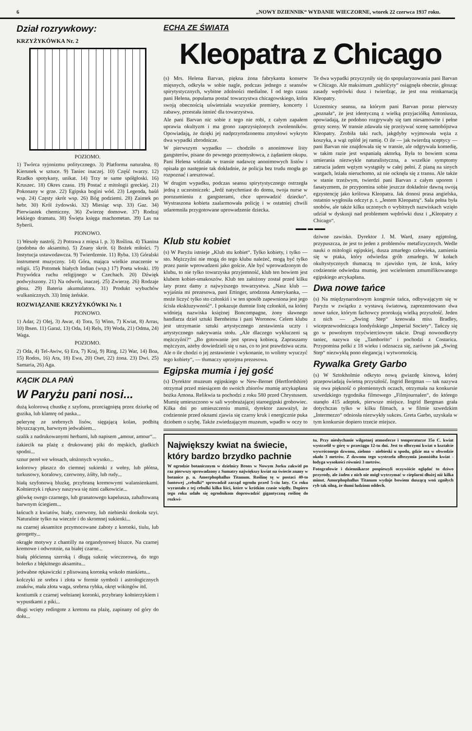6 „NOWY DZIENNIK“ WYDANIE WIECZORNE, wtorek 22 czerwca 1937 roku.
Dział rozrywkowy:
KRZYŻYKÓWKA Nr. 2
POZIOMO.
1) Twórca syjonizmu politycznego. 3) Platforma naturalna. 8) Kierunek w sztuce. 9) Taniec inaczej. 10) Część twarzy. 12) Rzadko spotykany, unikat. 14) Trzy te same spółgłoski. 16) Kruszec. 18) Okres czasu. 19) Postać z mitologii greckiej. 21) Pokonany w grze. 22) Egipska bogini wód. 23) Legenda, baśń wsp. 24) Częsty skrót wsp. 26) Bóg podziemi. 28) Zaimek po hebr. 30) Król żydowski. 32) Miesiąc wsp. 33) Gaz. 34) Pierwiastek chemiczny. 36) Zwierzę domowe. 37) Rodzaj lekkiego dramatu. 38) Święta księga machometan. 39) Las na Syberii.
PIONOWO.
1) Wesoły nastrój. 2) Potrawa z mięsa l. p. 3) Roślina. 4) Tkanina (podobna do aksamitu). 5) Znany skrót. 6) Bożek miłości. 7) Instytucja ustawodawcza. 9) Twierdzenie. 11) Ryba. 13) Góralski instrument muzyczny. 14) Góra, mająca wielkie znaczenie w religii. 15) Potomek białych Indian (wsp.) 17) Poeta włoski. 19) Przywódca ruchu religijnego w Czechach. 20) Dźwięk podwyższony. 21) Na odwrót, inaczej. 25) Zwierzę. 26) Rodzaje głosu. 29) Bateria akumulatora. 31) Produkt wybuchów wulkanicznych. 33) Imię żeńskie.
ROZWIĄZANIE KRZYŻYKÓWKI Nr. 1
PIONOWO.
1) Adar, 2) Olej, 3) Awar, 4) Tora, 5) Wino, 7) Kwiat, 8) Arras, 10) Ibsen. 11) Garaż. 13) Oda, 14) Rels, 19) Woda, 21) Odma, 24) Waga.
POZIOMO.
2) Oda, 4) Tel-Awiw, 6) Era, 7) Kraj, 9) Ring, 12) War, 14) Boa, 15) Rodos, 16) Ara, 18) Ewa, 20) Oset, 22) żona. 23) Dwi. 25) Samaria, 26) Aga.
KĄCIK DLA PAŃ
W Paryżu pani nosi...
dużą kolorową chustkę z szyfonu, przeciągniętą przez dziurkę od guzika, lub klamrę od paska...
pelerynę ze srebrnych lisów, sięgającą kolan, podbitą błyszczącym, barwnym jedwabiem...
szalik z nadrukowanymi herbami, lub napisem „amour, amour“...
żakiecik na plażę z drukowanej piki do męskich, gładkich spodni...
sznur pereł we włosach, ułożonych wysoko...
kolorowy płaszcz do ciemnej sukienki z wełny, lub płótna, turkusowy, koralowy, czerwony, żółty, lub rudy...
białą szyfonową bluzkę, przybraną kremowymi walansienkami. Kołnierzyk i rękawy naszywa się nimi całkowicie...
główkę swego czarnego, lub granatowego kapelusza, zahaftowaną barwnym ściegiem...
łańcuch z kwiatów, biały, czerwony, lub niebieski dookoła szyi. Naturalnie tylko na wieczór i do skromnej sukienki...
na czarnej aksamitce przymocowane żaboty z koronki, tiulu, lub georgetty...
okrągłe motywy z chantilly na organdynowej bluzce. Na czarnej kremowe i odwrotnie, na białej czarne...
białą płócienną szeroką i długą suknię wieczorową, do tego bolerko z błękitnego aksamitu...
jedwabne rękawiczki z plisowaną koronką wokoło mankietu...
kolczyki ze srebra i złota w formie symboli i astrologicznych znaków, mała złota waga, srebrna rybka, okręt wikingów itd.
kostiumik z czarnej wełnianej koronki, przybrany kołnierzykiem i wypustkami z piki...
długi wcięty redingote z kretonu na plażę, zapinany od góry do dołu...
ECHA ZE ŚWIATA
Kleopatra z Chicago
(s) Mrs. Helena Barvan, piękna żona fabrykanta konserw mięsnych, odkryła w sobie nagle, podczas jednego z seansów spirytystycznych, wybitne zdolności medialne. I od tego czasu pani Helena, popularna postać towarzystwa chicagowskiego, która swoją obecnością uświetniała wszystkie premiery, koncerty i zabawy, przestała istnieć dla towarzystwa.
Ale pani Barvan nic sobie z tego nie robi, z całym zapałem uprawia okultyzm i ma grono zaprzysiężonych zwolenników. Opowiadają, że dzięki jej nadprzyrodzonemu zmysłowi wykryto dwa wypadki zbrodnicze.
W pierwszym wypadku — chodziło o anonimowe listy gangsterów, pisane do pewnego przemysłowca, z żądaniem okupu. Pani Helena widziała w transie nadawcę anonimowych listów i opisała go następnie tak dokładnie, że policja bez trudu mogła go rozpoznać i aresztować.
W drugim wypadku, podczas seansu spirytystycznego ostrzegła jedną z uczestniczek: „Jedź natychmiast do domu, twoja nurse w porozumieniu z gangsterami, chce uprowadzić dziecko“. Wystraszona kobieta zaalarmowała policję i w ostatniej chwili udaremniła przygotowane uprowadzenie dziecka.
Te dwa wypadki przyczyniły się do spopularyzowania pani Barvan w Chicago. Ale maksimum „publicyty“ osiągnęła obecnie, głosząc zasady wędrówki dusz i twierdząc, że jest ona reinkarnacją Kleopatry.
Uczestnicy seansu, na którym pani Barvan poraz pierwszy „poznała“, że jest identyczną z wielką przyjaciółką Antoniusza, opowiadają, że podobno rozgrywały się tam niesamowite i pełne grozy sceny. W transie zdawała się przeżywać scenę samobójstwa Kleopatry. Zrobiła taki ruch, jakgdyby wyjmowała węża z koszyka, a wąż oplótł jej ramię. O ile — jak twierdzą sceptycy — pani Barvan nie znajdowała się w transie, ale odgrywała komedię, w takim razie jest wspaniałą aktorką. Była to bowiem scena umierania niezwykle naturalistyczna, a wszelkie symptomy zatrucia jadem wężym wystąpiły w całej pełni. Z pianą na sinych wargach, leżała nieruchomo, aż nie ocknęła się z transu. Ale także w stanie trzeźwym, twierdzi pani Barvan z całym uporem i fanatyzmem, że przypomina sobie jeszcze dokładnie dawną swoją egzystencję jako królowa Kleopatra. Jak donosi prasa angielska, ostatnio wygłosiła odczyt p. t. „Jestem Kleopatrą“. Sala pełna była snobów, ale także kilku uczonych o wybitnych nazwiskach wzięło udział w dyskusji nad problemem wędrówki dusz i „Kleopatry z Chicago“.
▬▬ ▬ ▬▬
Klub stu kobiet
(s) W Paryżu istnieje „Klub stu kobiet“. Tylko kobiety, i tylko — sto. Mężczyźni nie mogą do tego klubu należeć, mogą być tylko przez panie wprowadzeni jako goście. Ale być wprowadzonym do klubu, to nie tylko towarzyska przyjemność, klub ten bowiem jest klubem kobiet-smakoszów. Klub ten założony został przed kilku laty przez damy z najwyższego towarzystwa. „Nasz klub — wyjaśnia mi prezesowa, pani Ettinger, urodzona Amerykanka, — może liczyć tylko sto członkiń i w ten sposób zapewniona jest jego ścisła ekskluzywność“. I pokazuje dumnie listę członkiń, na której widnieją nazwiska księżnej Boncompagne, żony sławnego handlarza dzieł sztuki Bernheima i pani Woronow. Celem klubu jest utrzymanie sztuki artystycznego zestawienia uczty i artystycznego nakrywania stołu. „Ale dlaczego wykluczeni są mężczyźni?“ „Bo gotowanie jest sprawą kobiecą. Zapraszamy mężczyzn, ażeby dowiedzieli się u nas, co to jest prawdziwa uczta. Ale o ile chodzi o jej zestawienie i wykonanie, to wolimy wyuczyć tego kobiety“, — tłumaczy uprzejma prezesowa.
Egipska mumia i jej gość
(s) Dyrektor muzeum egipskiego w New-Bernet (Hertfordshire) otrzymał przed miesiącem do swoich zbiorów mumię arcykapłana bożka Amona. Relikwia ta pochodzi z roku 580 przed Chrystusem. Mumię umieszczono w sali wyobrażającej staroegipski grobowiec. Kilka dni po umieszczeniu mumii, dyrektor zauważył, że codziennie przed oknami zjawia się czarny kruk i energicznie puka dziobem o szybę. Także zwiedzającym muzeum, wpadło w oczy to dziwne zawisko. Dyrektor J. M. Ward, znany egiptolog, przypuszcza, że jest to jeden z problemów metafizycznych. Wedle nauki o mitologii egipskiej, dusza zmarłego człowieka, zamienia się w ptaka, który odwiedza grób zmarłego. W kołach okultystycznych tłumaczą to zjawisko tym, że kruk, który codziennie odwiedza mumię, jest wcieleniem zmumifikowanego egipskiego arcykapłana.
Dwa nowe tańce
(s) Na międzynarodowym kongresie tańca, odbywającym się w Paryżu w związku z wystawą światową, zaprezentowano dwa nowe tańce, którym fachowcy prorokują wielką przyszłość. Jeden z nich — „Swing Step“ kreowała miss Bradley, wiceprzewodnicząca londyńskiego „Imperial Society“. Tańczy się go w powolnym trzyćwierciowym takcie. Drugi nowoodkryty taniec, nazywa się „Tamborito“ i pochodzi z Costarica. Przypomina polki z 18 wieku i odznacza się, zarówno jak „Swing Step“ niezwykłą pono elegancją i wytwornością.
Rywalka Grety Garbo
(s) W Sztokholmie odkryto nową gwiazdę kinową, której przepowiadają świetną przyszłość. Ingrid Bergman — tak nazywa się owa piękność o płomiennych oczach, otrzymała na konkursie szwedzkiego tygodnika filmowego „Filmjournalen“, do którego stanęło 415 adeptek, pierwsze miejsce. Ingrid Bergman grała dotychczas tylko w kilku filmach, a w filmie szwedzkim „Intermezzo“ odniosła niezwykły sukces. Greta Garbo, uzyskała w tym konkursie dopiero trzecie miejsce.
Największy kwiat na świecie, który bardzo brzydko pachnie
W ogrodzie botanicznym w dzielnicy Bronx w Nowym Jorku zakwitł po raz pierwszy sprowadzony z Sumatry największy kwiat na świecie znany w botanice p. n. Amerphophallus Titanum. Roślinę tę w postaci 40-to funtowej „cebulki“ sprowadził zarząd ogrodu przed 5-ciu laty. Co roku wyrastało z tej cebulki kilka liści, które w krótkim czasie więdły. Dopiero tego roku udało się ogrodnikom doprowadzić gigantyczną roślinę do rozkwi-
tu. Przy niesłychanie wilgotnej atmosferze i temperaturze 35o C. kwiat wystrzelił w górę w przeciągu 12-tu dni. Jest to olbrzymi kwiat o kształcie wywróconego dzwonu, zielono - niebieski u spodu, gdzie ma w obwodzie około 3 metrów. Z dzwonu tego wystrzela olbrzymia jasnożółta kwiat - łodyga wysokości również 3 metrów.
Fotografowie i dziennikarze pospieszyli oczywiście oglądać to dziwo przyrody, ale żaden z nich nie mógł wytrzymać w cieplarni dłużej niż kilka minut. Amorphophallus Titanum wydaje bowiem duszącą woń zgniłych ryb tak silną, że tłumi ludziom oddech.